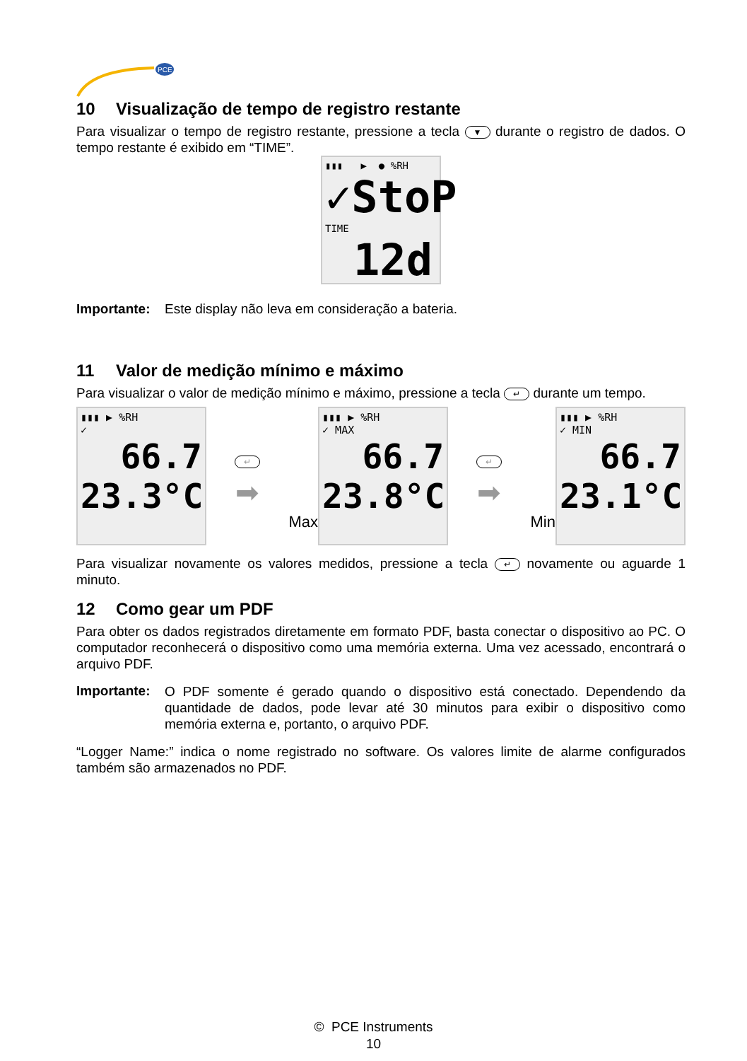PCE
10 Visualização de tempo de registro restante
Para visualizar o tempo de registro restante, pressione a tecla ▼ durante o registro de dados. O tempo restante é exibido em “TIME”.
▮▮▮ ▶ ● %RH
✓StoP
TIME 12d
Importante: Este display não leva em consideração a bateria.
11 Valor de medição mínimo e máximo
Para visualizar o valor de medição mínimo e máximo, pressione a tecla ↵ durante um tempo.
▮▮▮ ▶ %RH
✓
66.7
23.3°C
↵
➡
Max
▮▮▮ ▶ %RH
✓ MAX
66.7
23.8°C
↵
➡
Min
▮▮▮ ▶ %RH
✓ MIN
66.7
23.1°C
Para visualizar novamente os valores medidos, pressione a tecla ↵ novamente ou aguarde 1 minuto.
12 Como gear um PDF
Para obter os dados registrados diretamente em formato PDF, basta conectar o dispositivo ao PC. O computador reconhecerá o dispositivo como uma memória externa. Uma vez acessado, encontrará o arquivo PDF.
Importante:
O PDF somente é gerado quando o dispositivo está conectado. Dependendo da quantidade de dados, pode levar até 30 minutos para exibir o dispositivo como memória externa e, portanto, o arquivo PDF.
“Logger Name:” indica o nome registrado no software. Os valores limite de alarme configurados também são armazenados no PDF.
© PCE Instruments
10